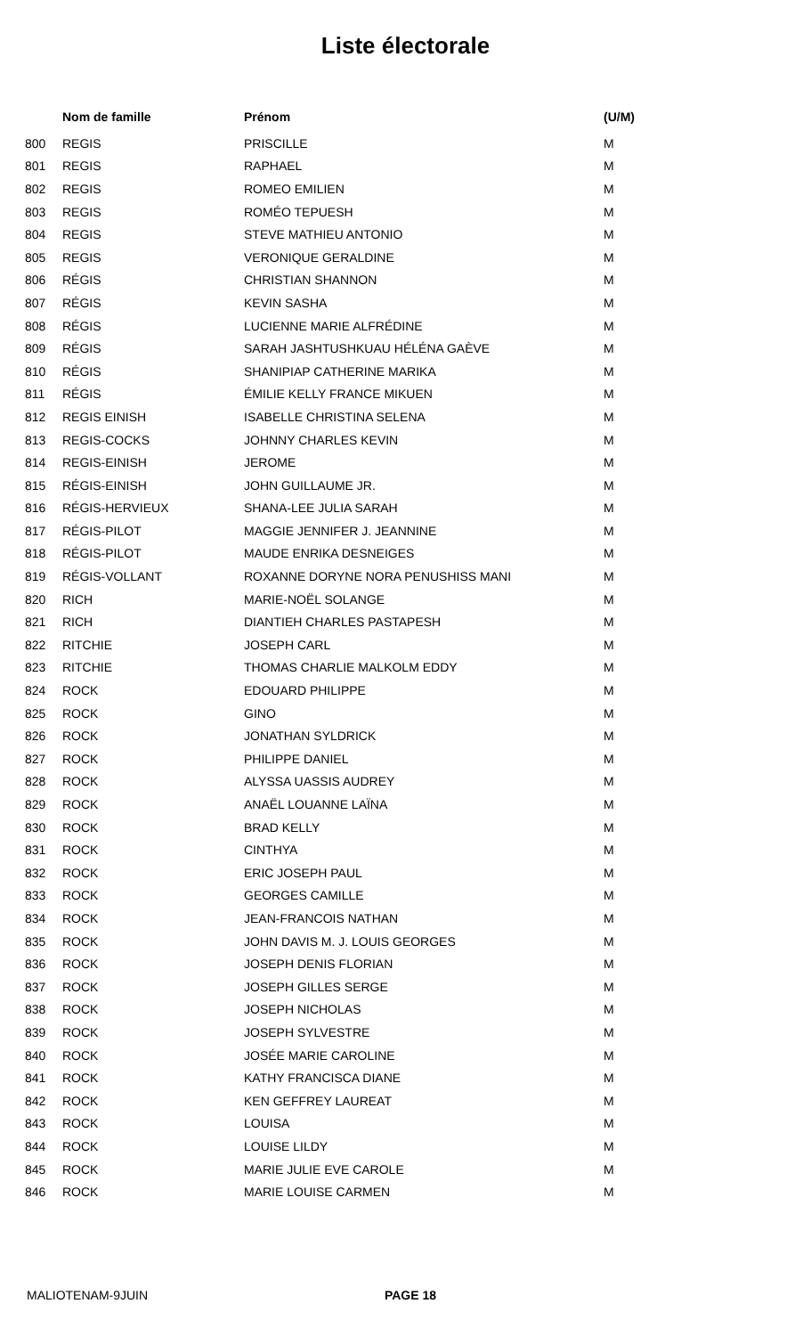Liste électorale
| | Nom de famille | Prénom | (U/M) |
| --- | --- | --- | --- |
| 800 | REGIS | PRISCILLE | M |
| 801 | REGIS | RAPHAEL | M |
| 802 | REGIS | ROMEO EMILIEN | M |
| 803 | REGIS | ROMÉO TEPUESH | M |
| 804 | REGIS | STEVE MATHIEU ANTONIO | M |
| 805 | REGIS | VERONIQUE GERALDINE | M |
| 806 | RÉGIS | CHRISTIAN SHANNON | M |
| 807 | RÉGIS | KEVIN SASHA | M |
| 808 | RÉGIS | LUCIENNE MARIE ALFRÉDINE | M |
| 809 | RÉGIS | SARAH JASHTUSHKUAU HÉLÉNA GAÈVE | M |
| 810 | RÉGIS | SHANIPIAP CATHERINE MARIKA | M |
| 811 | RÉGIS | ÉMILIE KELLY FRANCE MIKUEN | M |
| 812 | REGIS EINISH | ISABELLE CHRISTINA SELENA | M |
| 813 | REGIS-COCKS | JOHNNY CHARLES KEVIN | M |
| 814 | REGIS-EINISH | JEROME | M |
| 815 | RÉGIS-EINISH | JOHN GUILLAUME JR. | M |
| 816 | RÉGIS-HERVIEUX | SHANA-LEE JULIA SARAH | M |
| 817 | RÉGIS-PILOT | MAGGIE JENNIFER J. JEANNINE | M |
| 818 | RÉGIS-PILOT | MAUDE ENRIKA DESNEIGES | M |
| 819 | RÉGIS-VOLLANT | ROXANNE DORYNE NORA PENUSHISS MANI | M |
| 820 | RICH | MARIE-NOËL SOLANGE | M |
| 821 | RICH | DIANTIEH CHARLES PASTAPESH | M |
| 822 | RITCHIE | JOSEPH CARL | M |
| 823 | RITCHIE | THOMAS CHARLIE MALKOLM EDDY | M |
| 824 | ROCK | EDOUARD PHILIPPE | M |
| 825 | ROCK | GINO | M |
| 826 | ROCK | JONATHAN SYLDRICK | M |
| 827 | ROCK | PHILIPPE DANIEL | M |
| 828 | ROCK | ALYSSA UASSIS AUDREY | M |
| 829 | ROCK | ANAËL LOUANNE LAÏNA | M |
| 830 | ROCK | BRAD KELLY | M |
| 831 | ROCK | CINTHYA | M |
| 832 | ROCK | ERIC JOSEPH PAUL | M |
| 833 | ROCK | GEORGES CAMILLE | M |
| 834 | ROCK | JEAN-FRANCOIS NATHAN | M |
| 835 | ROCK | JOHN DAVIS M. J. LOUIS GEORGES | M |
| 836 | ROCK | JOSEPH DENIS FLORIAN | M |
| 837 | ROCK | JOSEPH GILLES SERGE | M |
| 838 | ROCK | JOSEPH NICHOLAS | M |
| 839 | ROCK | JOSEPH SYLVESTRE | M |
| 840 | ROCK | JOSÉE MARIE CAROLINE | M |
| 841 | ROCK | KATHY FRANCISCA DIANE | M |
| 842 | ROCK | KEN GEFFREY LAUREAT | M |
| 843 | ROCK | LOUISA | M |
| 844 | ROCK | LOUISE LILDY | M |
| 845 | ROCK | MARIE JULIE EVE CAROLE | M |
| 846 | ROCK | MARIE LOUISE CARMEN | M |
MALIOTENAM-9JUIN PAGE 18